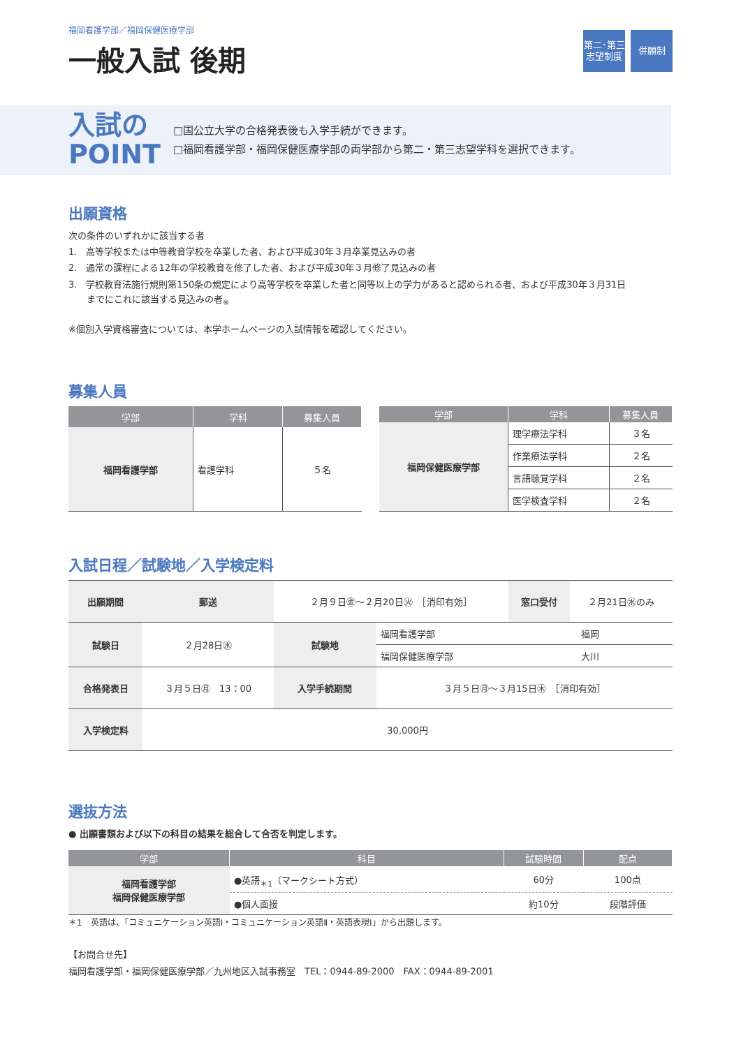福岡看護学部／福岡保健医療学部
一般入試 後期
第二･第三
志望制度
併願制
入試の
POINT
□国公立大学の合格発表後も入学手続ができます。
□福岡看護学部・福岡保健医療学部の両学部から第二・第三志望学科を選択できます。
出願資格
次の条件のいずれかに該当する者
1.　高等学校または中等教育学校を卒業した者、および平成30年３月卒業見込みの者
2.　通常の課程による12年の学校教育を修了した者、および平成30年３月修了見込みの者
3.　学校教育法施行規則第150条の規定により高等学校を卒業した者と同等以上の学力があると認められる者、および平成30年３月31日
　　までにこれに該当する見込みの者<sub>※</sub>
※個別入学資格審査については、本学ホームページの入試情報を確認してください。
募集人員
| 学部 | 学科 | 募集人員 |
| --- | --- | --- |
| 福岡看護学部 | 看護学科 | ５名 |
| 学部 | 学科 | 募集人員 |
| --- | --- | --- |
| 福岡保健医療学部 | 理学療法学科 | ３名 |
| | 作業療法学科 | ２名 |
| | 言語聴覚学科 | ２名 |
| | 医学検査学科 | ２名 |
入試日程／試験地／入学検定料
| 出願期間 | 郵送 | ２月９日㊎〜２月20日㊋ ［消印有効］ | | 窓口受付 | ２月21日㊌のみ |
| 試験日 | ２月28日㊌ | 試験地 | 福岡看護学部 | 福岡 | |
| | | | 福岡保健医療学部 | 大川 | |
| 合格発表日 | ３月５日㊊ 13：00 | 入学手続期間 | ３月５日㊊〜３月15日㊍ ［消印有効］ | | |
| 入学検定料 | 30,000円 | | | | |
選抜方法
● 出願書類および以下の科目の結果を総合して合否を判定します。
| 学部 | 科目 | 試験時間 | 配点 |
| --- | --- | --- | --- |
| 福岡看護学部 福岡保健医療学部 | ●英語<sub>＊1</sub>（マークシート方式） | 60分 | 100点 |
| | ●個人面接 | 約10分 | 段階評価 |
＊1　英語は、「コミュニケーション英語Ⅰ・コミュニケーション英語Ⅱ・英語表現Ⅰ」から出題します。
【お問合せ先】
福岡看護学部・福岡保健医療学部／九州地区入試事務室　TEL：0944-89-2000　FAX：0944-89-2001